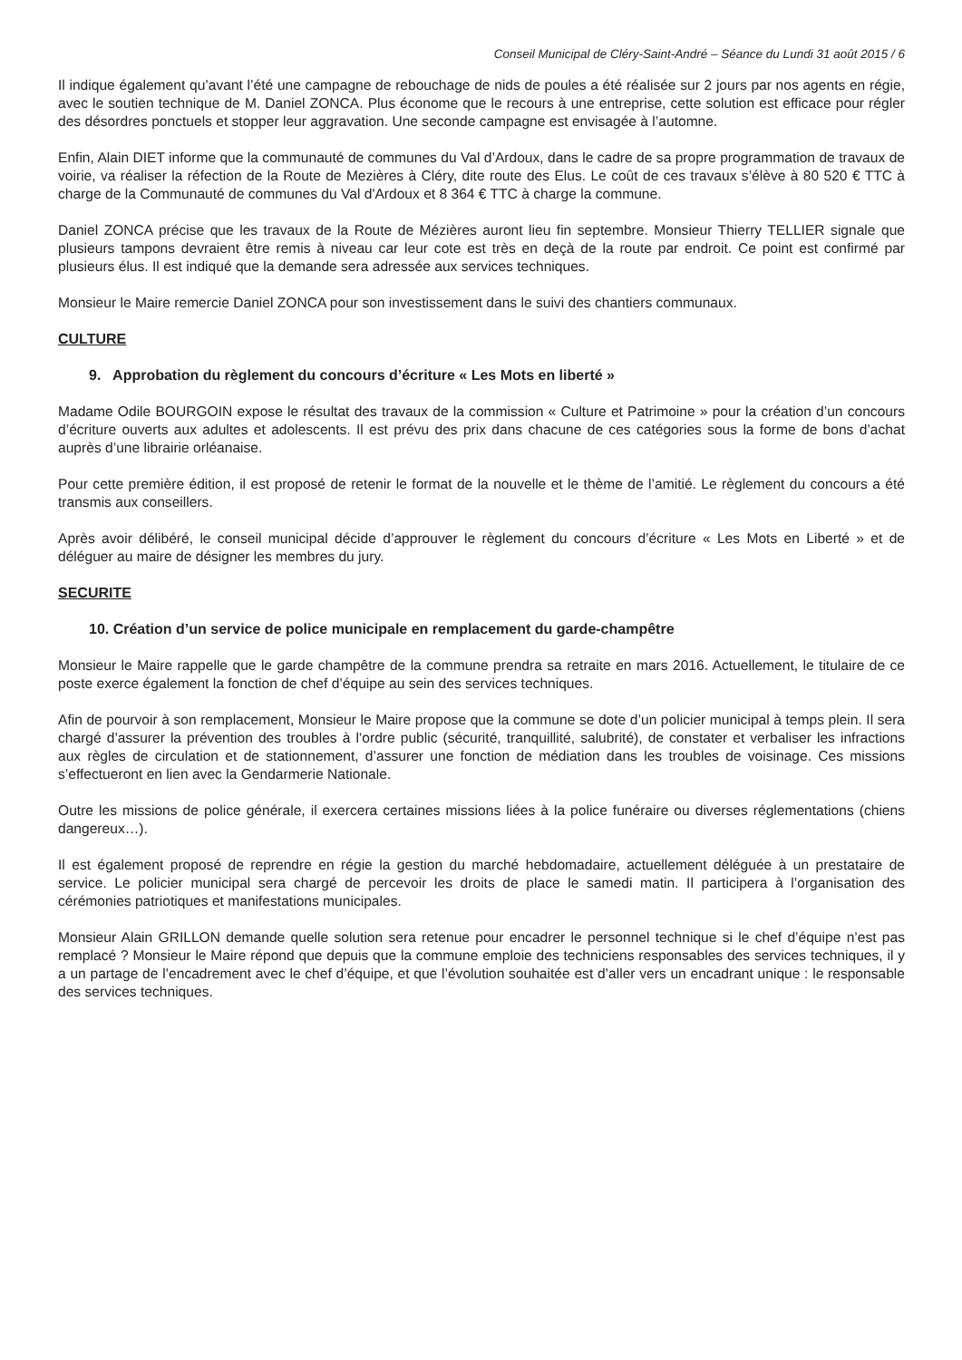Conseil Municipal de Cléry-Saint-André – Séance du Lundi 31 août 2015 / 6
Il indique également qu’avant l’été une campagne de rebouchage de nids de poules a été réalisée sur 2 jours par nos agents en régie, avec le soutien technique de M. Daniel ZONCA. Plus économe que le recours à une entreprise, cette solution est efficace pour régler des désordres ponctuels et stopper leur aggravation. Une seconde campagne est envisagée à l’automne.
Enfin, Alain DIET informe que la communauté de communes du Val d’Ardoux, dans le cadre de sa propre programmation de travaux de voirie, va réaliser la réfection de la Route de Mezières à Cléry, dite route des Elus. Le coût de ces travaux s’élève à 80 520 € TTC à charge de la Communauté de communes du Val d'Ardoux et 8 364 € TTC à charge la commune.
Daniel ZONCA précise que les travaux de la Route de Mézières auront lieu fin septembre. Monsieur Thierry TELLIER signale que plusieurs tampons devraient être remis à niveau car leur cote est très en deçà de la route par endroit. Ce point est confirmé par plusieurs élus. Il est indiqué que la demande sera adressée aux services techniques.
Monsieur le Maire remercie Daniel ZONCA pour son investissement dans le suivi des chantiers communaux.
CULTURE
9. Approbation du règlement du concours d’écriture « Les Mots en liberté »
Madame Odile BOURGOIN expose le résultat des travaux de la commission « Culture et Patrimoine » pour la création d’un concours d’écriture ouverts aux adultes et adolescents. Il est prévu des prix dans chacune de ces catégories sous la forme de bons d’achat auprès d’une librairie orléanaise.
Pour cette première édition, il est proposé de retenir le format de la nouvelle et le thème de l’amitié. Le règlement du concours a été transmis aux conseillers.
Après avoir délibéré, le conseil municipal décide d’approuver le règlement du concours d’écriture « Les Mots en Liberté » et de déléguer au maire de désigner les membres du jury.
SECURITE
10. Création d’un service de police municipale en remplacement du garde-champêtre
Monsieur le Maire rappelle que le garde champêtre de la commune prendra sa retraite en mars 2016. Actuellement, le titulaire de ce poste exerce également la fonction de chef d’équipe au sein des services techniques.
Afin de pourvoir à son remplacement, Monsieur le Maire propose que la commune se dote d’un policier municipal à temps plein. Il sera chargé d’assurer la prévention des troubles à l’ordre public (sécurité, tranquillité, salubrité), de constater et verbaliser les infractions aux règles de circulation et de stationnement, d’assurer une fonction de médiation dans les troubles de voisinage. Ces missions s’effectueront en lien avec la Gendarmerie Nationale.
Outre les missions de police générale, il exercera certaines missions liées à la police funéraire ou diverses réglementations (chiens dangereux…).
Il est également proposé de reprendre en régie la gestion du marché hebdomadaire, actuellement déléguée à un prestataire de service. Le policier municipal sera chargé de percevoir les droits de place le samedi matin. Il participera à l’organisation des cérémonies patriotiques et manifestations municipales.
Monsieur Alain GRILLON demande quelle solution sera retenue pour encadrer le personnel technique si le chef d’équipe n’est pas remplacé ? Monsieur le Maire répond que depuis que la commune emploie des techniciens responsables des services techniques, il y a un partage de l’encadrement avec le chef d’équipe, et que l’évolution souhaitée est d’aller vers un encadrant unique : le responsable des services techniques.